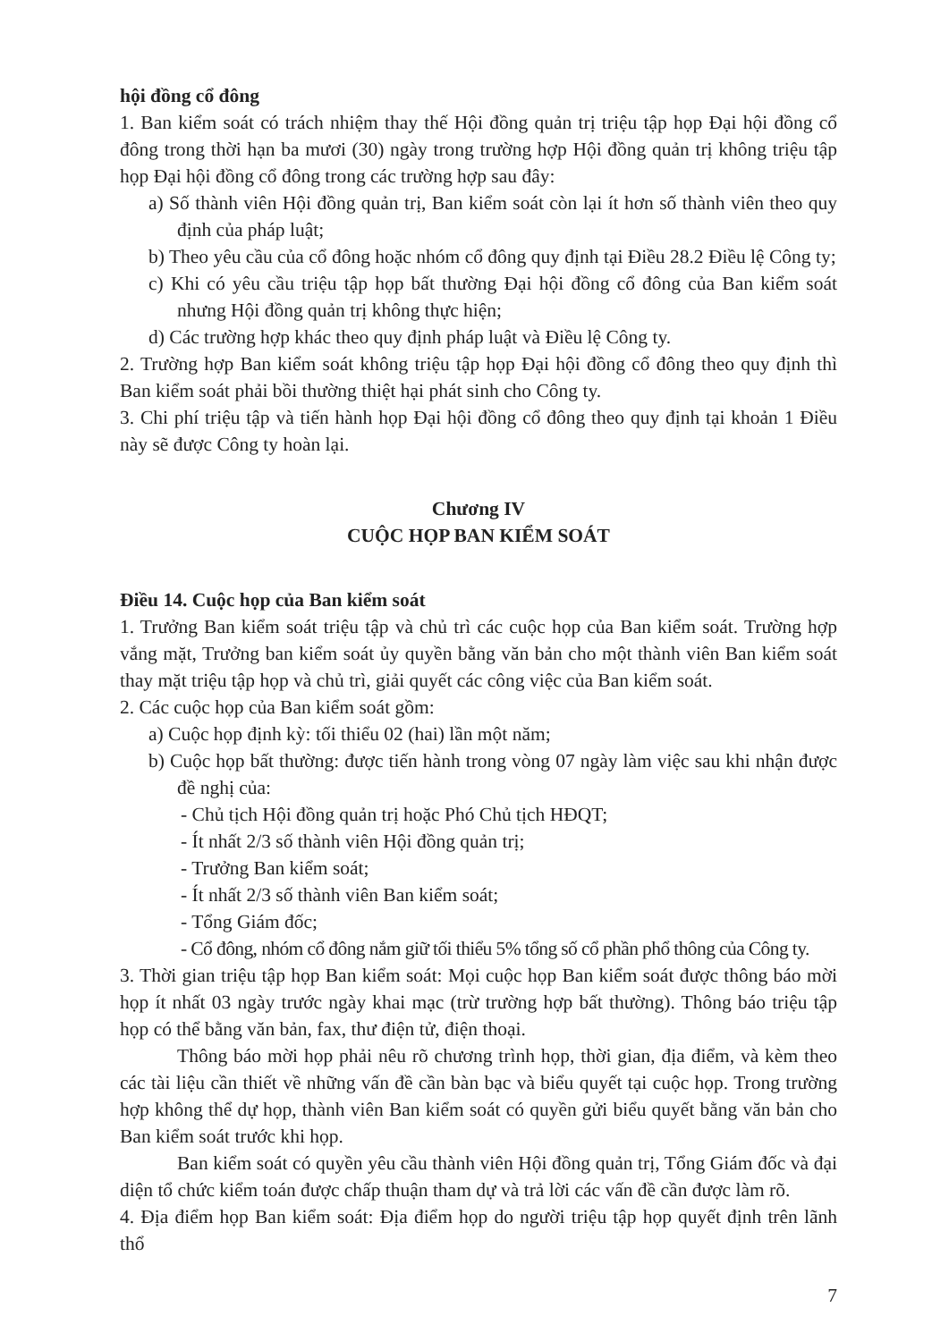hội đồng cổ đông
1. Ban kiểm soát có trách nhiệm thay thế Hội đồng quản trị triệu tập họp Đại hội đồng cổ đông trong thời hạn ba mươi (30) ngày trong trường hợp Hội đồng quản trị không triệu tập họp Đại hội đồng cổ đông trong các trường hợp sau đây:
a) Số thành viên Hội đồng quản trị, Ban kiểm soát còn lại ít hơn số thành viên theo quy định của pháp luật;
b) Theo yêu cầu của cổ đông hoặc nhóm cổ đông quy định tại Điều 28.2 Điều lệ Công ty;
c) Khi có yêu cầu triệu tập họp bất thường Đại hội đồng cổ đông của Ban kiểm soát nhưng Hội đồng quản trị không thực hiện;
d) Các trường hợp khác theo quy định pháp luật và Điều lệ Công ty.
2. Trường hợp Ban kiểm soát không triệu tập họp Đại hội đồng cổ đông theo quy định thì Ban kiểm soát phải bồi thường thiệt hại phát sinh cho Công ty.
3. Chi phí triệu tập và tiến hành họp Đại hội đồng cổ đông theo quy định tại khoản 1 Điều này sẽ được Công ty hoàn lại.
Chương IV
CUỘC HỌP BAN KIỂM SOÁT
Điều 14. Cuộc họp của Ban kiểm soát
1. Trưởng Ban kiểm soát triệu tập và chủ trì các cuộc họp của Ban kiểm soát. Trường hợp vắng mặt, Trưởng ban kiểm soát ủy quyền bằng văn bản cho một thành viên Ban kiểm soát thay mặt triệu tập họp và chủ trì, giải quyết các công việc của Ban kiểm soát.
2. Các cuộc họp của Ban kiểm soát gồm:
a) Cuộc họp định kỳ: tối thiểu 02 (hai) lần một năm;
b) Cuộc họp bất thường: được tiến hành trong vòng 07 ngày làm việc sau khi nhận được đề nghị của:
- Chủ tịch Hội đồng quản trị hoặc Phó Chủ tịch HĐQT;
- Ít nhất 2/3 số thành viên Hội đồng quản trị;
- Trưởng Ban kiểm soát;
- Ít nhất 2/3 số thành viên Ban kiểm soát;
- Tổng Giám đốc;
- Cổ đông, nhóm cổ đông nắm giữ tối thiểu 5% tổng số cổ phần phổ thông của Công ty.
3. Thời gian triệu tập họp Ban kiểm soát: Mọi cuộc họp Ban kiểm soát được thông báo mời họp ít nhất 03 ngày trước ngày khai mạc (trừ trường hợp bất thường). Thông báo triệu tập họp có thể bằng văn bản, fax, thư điện tử, điện thoại.
Thông báo mời họp phải nêu rõ chương trình họp, thời gian, địa điểm, và kèm theo các tài liệu cần thiết về những vấn đề cần bàn bạc và biểu quyết tại cuộc họp. Trong trường hợp không thể dự họp, thành viên Ban kiểm soát có quyền gửi biểu quyết bằng văn bản cho Ban kiểm soát trước khi họp.
Ban kiểm soát có quyền yêu cầu thành viên Hội đồng quản trị, Tổng Giám đốc và đại diện tổ chức kiểm toán được chấp thuận tham dự và trả lời các vấn đề cần được làm rõ.
4. Địa điểm họp Ban kiểm soát: Địa điểm họp do người triệu tập họp quyết định trên lãnh thổ
7